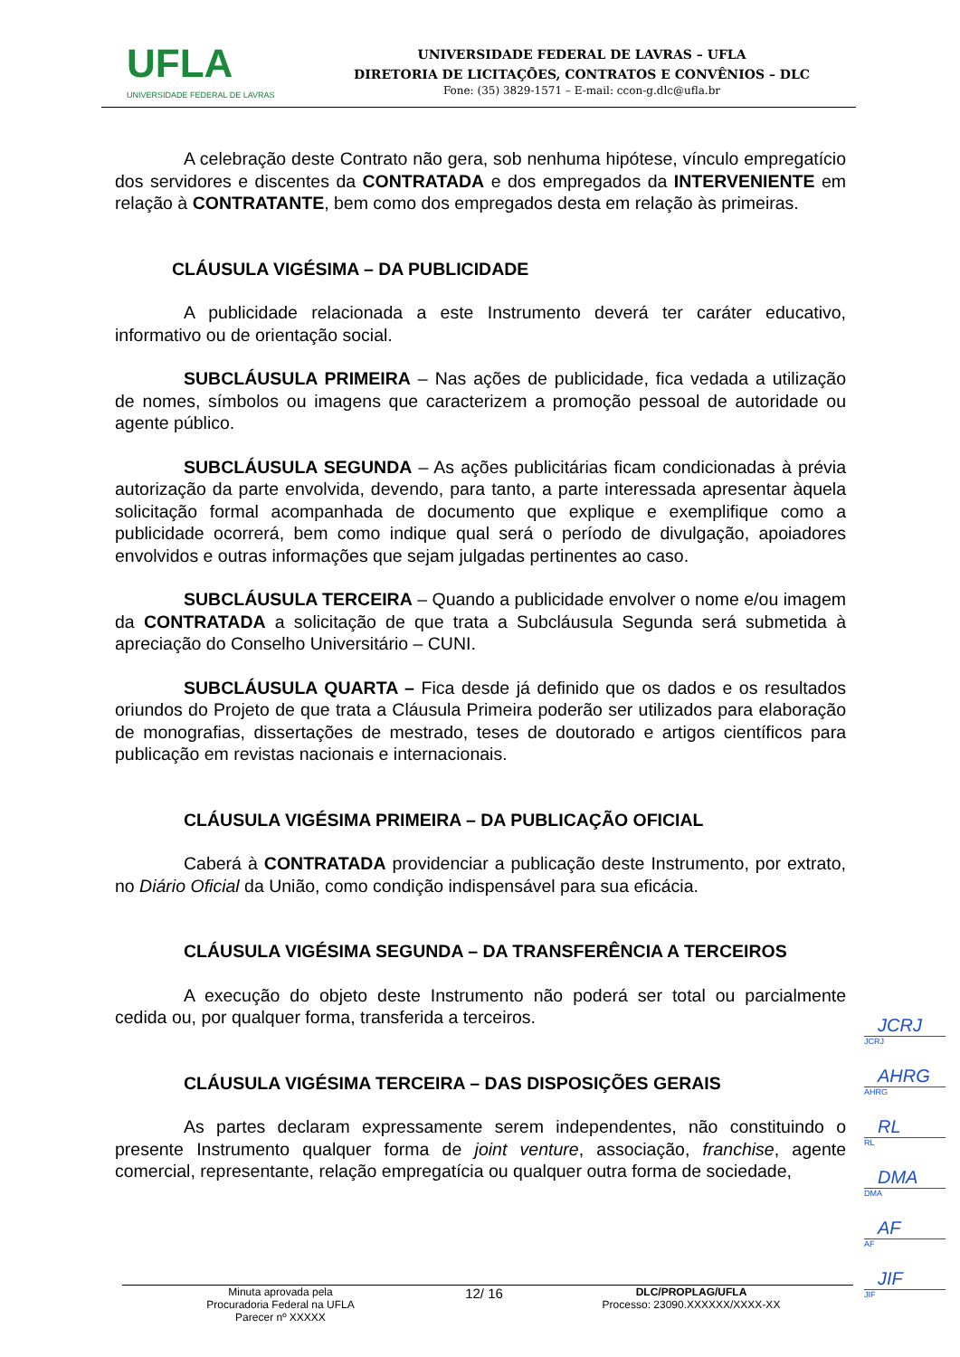UFLA
UNIVERSIDADE FEDERAL DE LAVRAS
UNIVERSIDADE FEDERAL DE LAVRAS – UFLA
DIRETORIA DE LICITAÇÕES, CONTRATOS E CONVÊNIOS – DLC
Fone: (35) 3829-1571 – E-mail: ccon-g.dlc@ufla.br
A celebração deste Contrato não gera, sob nenhuma hipótese, vínculo empregatício dos servidores e discentes da CONTRATADA e dos empregados da INTERVENIENTE em relação à CONTRATANTE, bem como dos empregados desta em relação às primeiras.
CLÁUSULA VIGÉSIMA – DA PUBLICIDADE
A publicidade relacionada a este Instrumento deverá ter caráter educativo, informativo ou de orientação social.
SUBCLÁUSULA PRIMEIRA – Nas ações de publicidade, fica vedada a utilização de nomes, símbolos ou imagens que caracterizem a promoção pessoal de autoridade ou agente público.
SUBCLÁUSULA SEGUNDA – As ações publicitárias ficam condicionadas à prévia autorização da parte envolvida, devendo, para tanto, a parte interessada apresentar àquela solicitação formal acompanhada de documento que explique e exemplifique como a publicidade ocorrerá, bem como indique qual será o período de divulgação, apoiadores envolvidos e outras informações que sejam julgadas pertinentes ao caso.
SUBCLÁUSULA TERCEIRA – Quando a publicidade envolver o nome e/ou imagem da CONTRATADA a solicitação de que trata a Subcláusula Segunda será submetida à apreciação do Conselho Universitário – CUNI.
SUBCLÁUSULA QUARTA – Fica desde já definido que os dados e os resultados oriundos do Projeto de que trata a Cláusula Primeira poderão ser utilizados para elaboração de monografias, dissertações de mestrado, teses de doutorado e artigos científicos para publicação em revistas nacionais e internacionais.
CLÁUSULA VIGÉSIMA PRIMEIRA – DA PUBLICAÇÃO OFICIAL
Caberá à CONTRATADA providenciar a publicação deste Instrumento, por extrato, no Diário Oficial da União, como condição indispensável para sua eficácia.
CLÁUSULA VIGÉSIMA SEGUNDA – DA TRANSFERÊNCIA A TERCEIROS
A execução do objeto deste Instrumento não poderá ser total ou parcialmente cedida ou, por qualquer forma, transferida a terceiros.
CLÁUSULA VIGÉSIMA TERCEIRA – DAS DISPOSIÇÕES GERAIS
As partes declaram expressamente serem independentes, não constituindo o presente Instrumento qualquer forma de joint venture, associação, franchise, agente comercial, representante, relação empregatícia ou qualquer outra forma de sociedade,
JCRJ
JCRJ
AHRG
AHRG
RL
RL
DMA
DMA
AF
AF
JIF
JIF
Minuta aprovada pela
Procuradoria Federal na UFLA
Parecer nº XXXXX
12/ 16
DLC/PROPLAG/UFLA
Processo: 23090.XXXXXX/XXXX-XX